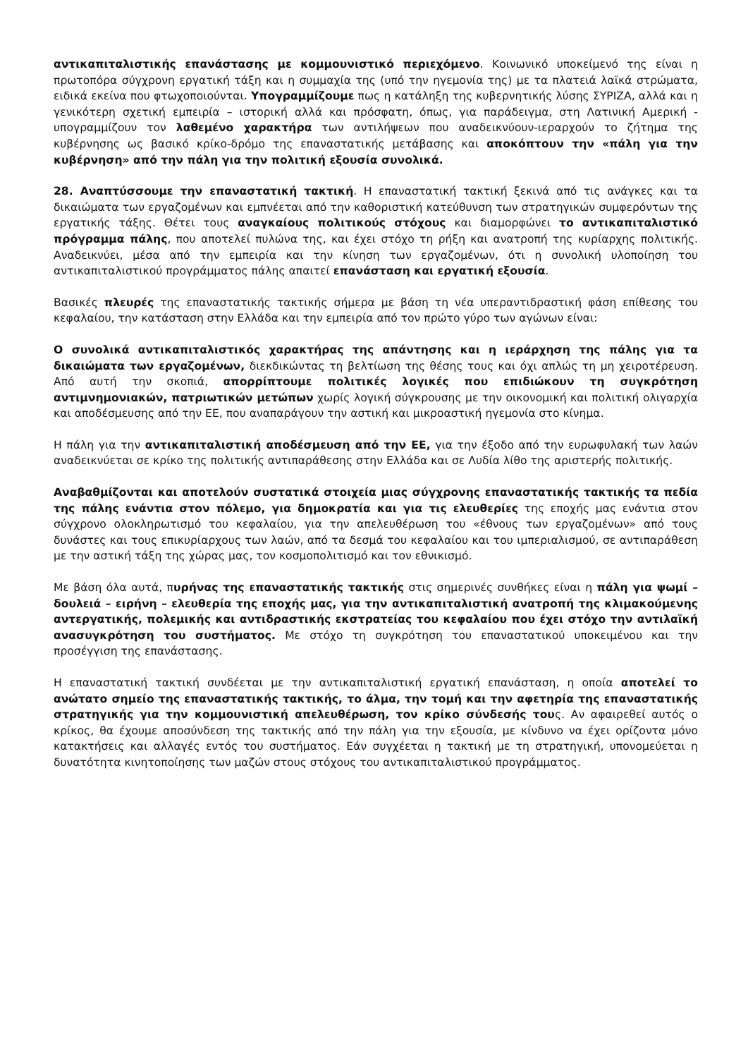αντικαπιταλιστικής επανάστασης με κομμουνιστικό περιεχόμενο. Κοινωνικό υποκείμενό της είναι η πρωτοπόρα σύγχρονη εργατική τάξη και η συμμαχία της (υπό την ηγεμονία της) με τα πλατειά λαϊκά στρώματα, ειδικά εκείνα που φτωχοποιούνται. Υπογραμμίζουμε πως η κατάληξη της κυβερνητικής λύσης ΣΥΡΙΖΑ, αλλά και η γενικότερη σχετική εμπειρία – ιστορική αλλά και πρόσφατη, όπως, για παράδειγμα, στη Λατινική Αμερική - υπογραμμίζουν τον λαθεμένο χαρακτήρα των αντιλήψεων που αναδεικνύουν-ιεραρχούν το ζήτημα της κυβέρνησης ως βασικό κρίκο-δρόμο της επαναστατικής μετάβασης και αποκόπτουν την «πάλη για την κυβέρνηση» από την πάλη για την πολιτική εξουσία συνολικά.
28. Αναπτύσσουμε την επαναστατική τακτική. Η επαναστατική τακτική ξεκινά από τις ανάγκες και τα δικαιώματα των εργαζομένων και εμπνέεται από την καθοριστική κατεύθυνση των στρατηγικών συμφερόντων της εργατικής τάξης. Θέτει τους αναγκαίους πολιτικούς στόχους και διαμορφώνει το αντικαπιταλιστικό πρόγραμμα πάλης, που αποτελεί πυλώνα της, και έχει στόχο τη ρήξη και ανατροπή της κυρίαρχης πολιτικής. Αναδεικνύει, μέσα από την εμπειρία και την κίνηση των εργαζομένων, ότι η συνολική υλοποίηση του αντικαπιταλιστικού προγράμματος πάλης απαιτεί επανάσταση και εργατική εξουσία.
Βασικές πλευρές της επαναστατικής τακτικής σήμερα με βάση τη νέα υπεραντιδραστική φάση επίθεσης του κεφαλαίου, την κατάσταση στην Ελλάδα και την εμπειρία από τον πρώτο γύρο των αγώνων είναι:
Ο συνολικά αντικαπιταλιστικός χαρακτήρας της απάντησης και η ιεράρχηση της πάλης για τα δικαιώματα των εργαζομένων, διεκδικώντας τη βελτίωση της θέσης τους και όχι απλώς τη μη χειροτέρευση. Από αυτή την σκοπιά, απορρίπτουμε πολιτικές λογικές που επιδιώκουν τη συγκρότηση αντιμνημονιακών, πατριωτικών μετώπων χωρίς λογική σύγκρουσης με την οικονομική και πολιτική ολιγαρχία και αποδέσμευσης από την ΕΕ, που αναπαράγουν την αστική και μικροαστική ηγεμονία στο κίνημα.
Η πάλη για την αντικαπιταλιστική αποδέσμευση από την ΕΕ, για την έξοδο από την ευρωφυλακή των λαών αναδεικνύεται σε κρίκο της πολιτικής αντιπαράθεσης στην Ελλάδα και σε Λυδία λίθο της αριστερής πολιτικής.
Αναβαθμίζονται και αποτελούν συστατικά στοιχεία μιας σύγχρονης επαναστατικής τακτικής τα πεδία της πάλης ενάντια στον πόλεμο, για δημοκρατία και για τις ελευθερίες της εποχής μας ενάντια στον σύγχρονο ολοκληρωτισμό του κεφαλαίου, για την απελευθέρωση του «έθνους των εργαζομένων» από τους δυνάστες και τους επικυρίαρχους των λαών, από τα δεσμά του κεφαλαίου και του ιμπεριαλισμού, σε αντιπαράθεση με την αστική τάξη της χώρας μας, τον κοσμοπολιτισμό και τον εθνικισμό.
Με βάση όλα αυτά, πυρήνας της επαναστατικής τακτικής στις σημερινές συνθήκες είναι η πάλη για ψωμί – δουλειά – ειρήνη – ελευθερία της εποχής μας, για την αντικαπιταλιστική ανατροπή της κλιμακούμενης αντεργατικής, πολεμικής και αντιδραστικής εκστρατείας του κεφαλαίου που έχει στόχο την αντιλαϊκή ανασυγκρότηση του συστήματος. Με στόχο τη συγκρότηση του επαναστατικού υποκειμένου και την προσέγγιση της επανάστασης.
Η επαναστατική τακτική συνδέεται με την αντικαπιταλιστική εργατική επανάσταση, η οποία αποτελεί το ανώτατο σημείο της επαναστατικής τακτικής, το άλμα, την τομή και την αφετηρία της επαναστατικής στρατηγικής για την κομμουνιστική απελευθέρωση, τον κρίκο σύνδεσής τους. Αν αφαιρεθεί αυτός ο κρίκος, θα έχουμε αποσύνδεση της τακτικής από την πάλη για την εξουσία, με κίνδυνο να έχει ορίζοντα μόνο κατακτήσεις και αλλαγές εντός του συστήματος. Εάν συγχέεται η τακτική με τη στρατηγική, υπονομεύεται η δυνατότητα κινητοποίησης των μαζών στους στόχους του αντικαπιταλιστικού προγράμματος.